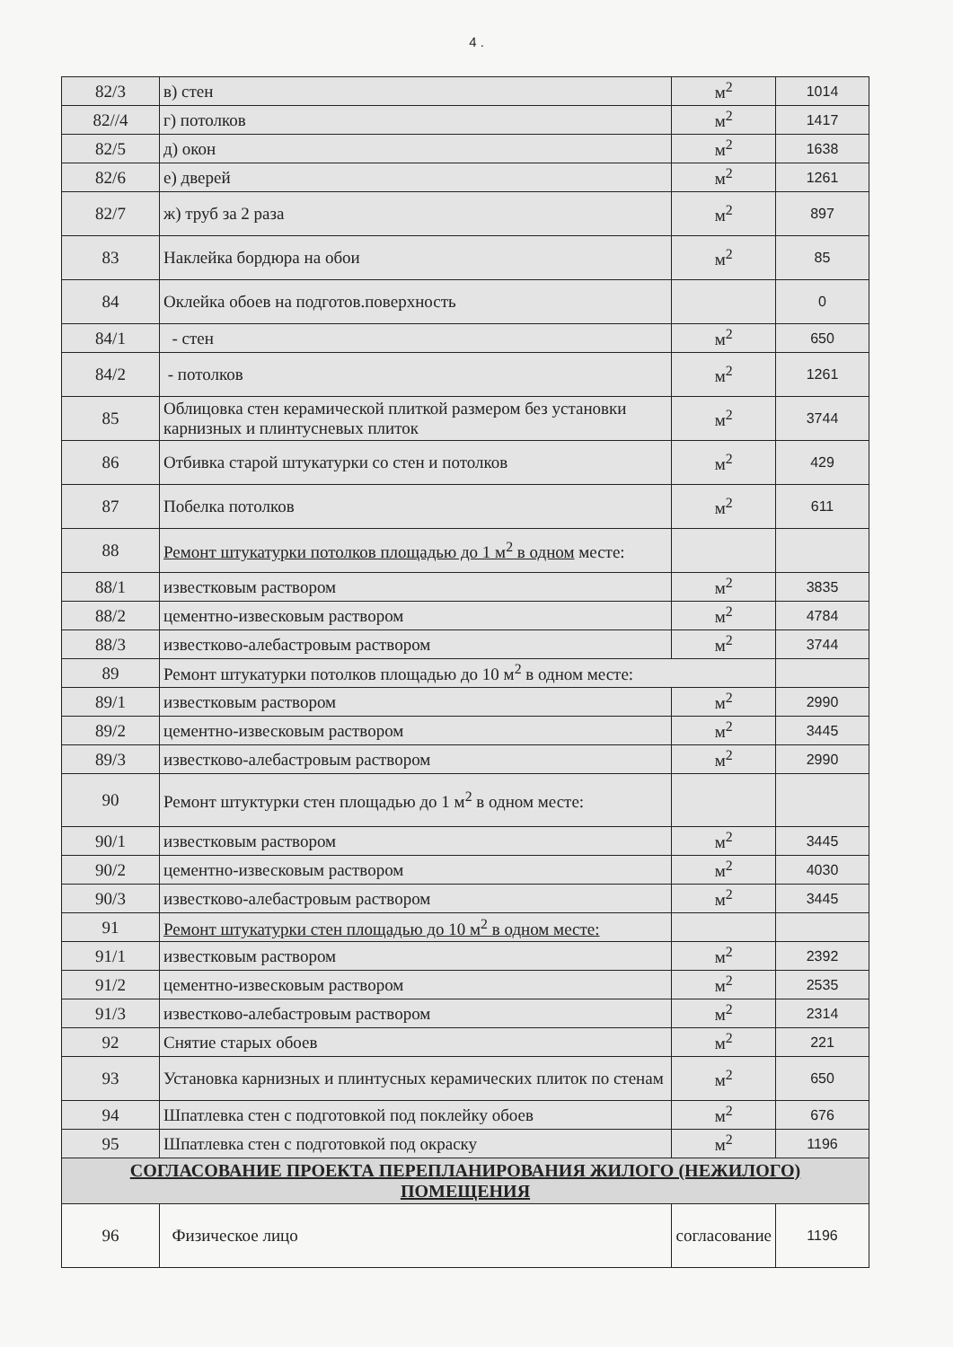4 .
| 82/3 | в) стен | м<sup>2</sup> | 1014 |
| 82//4 | г) потолков | м<sup>2</sup> | 1417 |
| 82/5 | д) окон | м<sup>2</sup> | 1638 |
| 82/6 | е) дверей | м<sup>2</sup> | 1261 |
| 82/7 | ж) труб за 2 раза | м<sup>2</sup> | 897 |
| 83 | Наклейка бордюра на обои | м<sup>2</sup> | 85 |
| 84 | Оклейка обоев на подготов.поверхность | | 0 |
| 84/1 | - стен | м<sup>2</sup> | 650 |
| 84/2 | - потолков | м<sup>2</sup> | 1261 |
| 85 | Облицовка стен керамической плиткой размером без установки карнизных и плинтусневых плиток | м<sup>2</sup> | 3744 |
| 86 | Отбивка старой штукатурки со стен и потолков | м<sup>2</sup> | 429 |
| 87 | Побелка потолков | м<sup>2</sup> | 611 |
| 88 | Ремонт штукатурки потолков площадью до 1 м<sup>2</sup> в одном месте: | | |
| 88/1 | известковым раствором | м<sup>2</sup> | 3835 |
| 88/2 | цементно-извесковым раствором | м<sup>2</sup> | 4784 |
| 88/3 | известково-алебастровым раствором | м<sup>2</sup> | 3744 |
| 89 | Ремонт штукатурки потолков площадью до 10 м<sup>2</sup> в одном месте: | | |
| 89/1 | известковым раствором | м<sup>2</sup> | 2990 |
| 89/2 | цементно-извесковым раствором | м<sup>2</sup> | 3445 |
| 89/3 | известково-алебастровым раствором | м<sup>2</sup> | 2990 |
| 90 | Ремонт штуктурки стен площадью до 1 м<sup>2</sup> в одном месте: | | |
| 90/1 | известковым раствором | м<sup>2</sup> | 3445 |
| 90/2 | цементно-извесковым раствором | м<sup>2</sup> | 4030 |
| 90/3 | известково-алебастровым раствором | м<sup>2</sup> | 3445 |
| 91 | Ремонт штукатурки стен площадью до 10 м<sup>2</sup> в одном месте: | | |
| 91/1 | известковым раствором | м<sup>2</sup> | 2392 |
| 91/2 | цементно-извесковым раствором | м<sup>2</sup> | 2535 |
| 91/3 | известково-алебастровым раствором | м<sup>2</sup> | 2314 |
| 92 | Снятие старых обоев | м<sup>2</sup> | 221 |
| 93 | Установка карнизных и плинтусных керамических плиток по стенам | м<sup>2</sup> | 650 |
| 94 | Шпатлевка стен с подготовкой под поклейку обоев | м<sup>2</sup> | 676 |
| 95 | Шпатлевка стен с подготовкой под окраску | м<sup>2</sup> | 1196 |
| СОГЛАСОВАНИЕ ПРОЕКТА ПЕРЕПЛАНИРОВАНИЯ ЖИЛОГО (НЕЖИЛОГО) ПОМЕЩЕНИЯ | | | |
| 96 | Физическое лицо | согласование | 1196 |